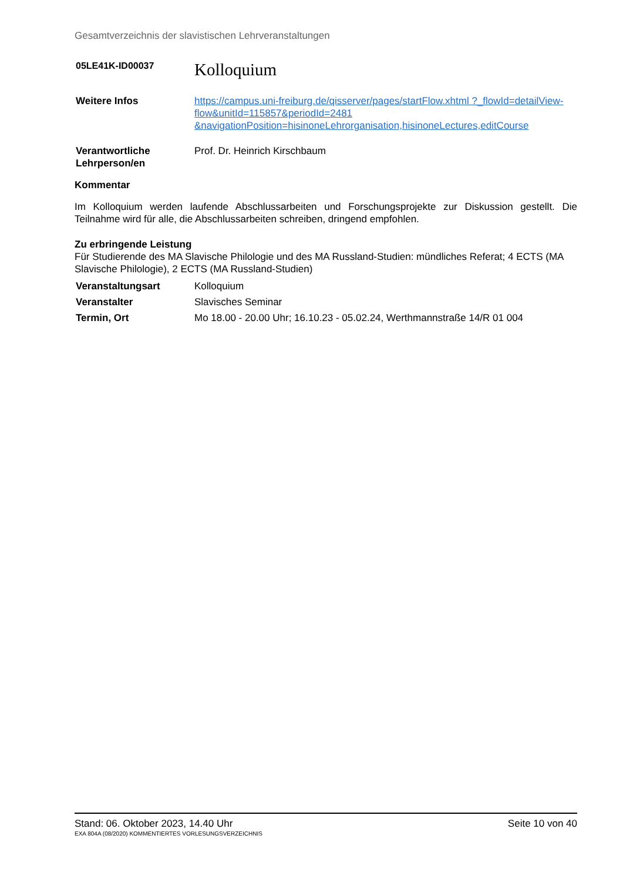Gesamtverzeichnis der slavistischen Lehrveranstaltungen
05LE41K-ID00037
Kolloquium
Weitere Infos https://campus.uni-freiburg.de/qisserver/pages/startFlow.xhtml ?_flowId=detailView-flow&unitId=115857&periodId=2481 &navigationPosition=hisinoneLehrorganisation,hisinoneLectures,editCourse
Verantwortliche Lehrperson/en
Prof. Dr. Heinrich Kirschbaum
Kommentar
Im Kolloquium werden laufende Abschlussarbeiten und Forschungsprojekte zur Diskussion gestellt. Die Teilnahme wird für alle, die Abschlussarbeiten schreiben, dringend empfohlen.
Zu erbringende Leistung
Für Studierende des MA Slavische Philologie und des MA Russland-Studien: mündliches Referat; 4 ECTS (MA Slavische Philologie), 2 ECTS (MA Russland-Studien)
Veranstaltungsart Kolloquium
Veranstalter Slavisches Seminar
Termin, Ort Mo 18.00 - 20.00 Uhr; 16.10.23 - 05.02.24, Werthmannstraße 14/R 01 004
Stand: 06. Oktober 2023, 14.40 Uhr Seite 10 von 40
EXA 804A (08/2020) KOMMENTIERTES VORLESUNGSVERZEICHNIS